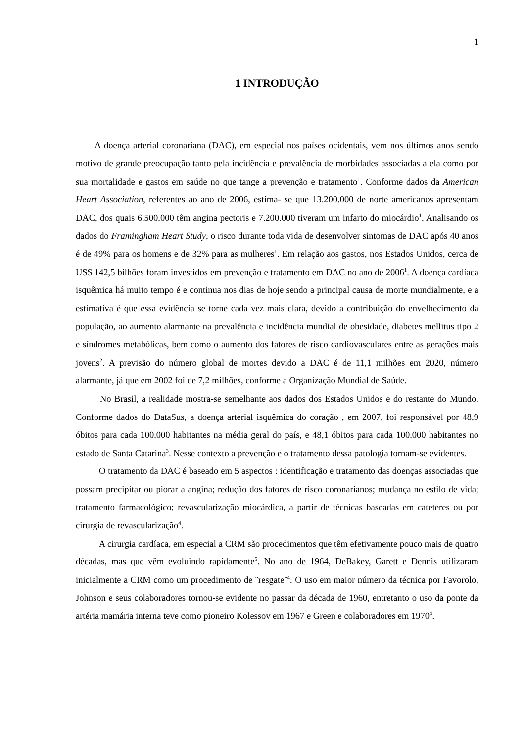1
1 INTRODUÇÃO
A doença arterial coronariana (DAC), em especial nos países ocidentais, vem nos últimos anos sendo motivo de grande preocupação tanto pela incidência e prevalência de morbidades associadas a ela como por sua mortalidade e gastos em saúde no que tange a prevenção e tratamento<sup>1</sup>. Conforme dados da American Heart Association, referentes ao ano de 2006, estima- se que 13.200.000 de norte americanos apresentam DAC, dos quais 6.500.000 têm angina pectoris e 7.200.000 tiveram um infarto do miocárdio<sup>1</sup>. Analisando os dados do Framingham Heart Study, o risco durante toda vida de desenvolver sintomas de DAC após 40 anos é de 49% para os homens e de 32% para as mulheres<sup>1</sup>. Em relação aos gastos, nos Estados Unidos, cerca de US$ 142,5 bilhões foram investidos em prevenção e tratamento em DAC no ano de 2006<sup>1</sup>. A doença cardíaca isquêmica há muito tempo é e continua nos dias de hoje sendo a principal causa de morte mundialmente, e a estimativa é que essa evidência se torne cada vez mais clara, devido a contribuição do envelhecimento da população, ao aumento alarmante na prevalência e incidência mundial de obesidade, diabetes mellitus tipo 2 e síndromes metabólicas, bem como o aumento dos fatores de risco cardiovasculares entre as gerações mais jovens<sup>2</sup>. A previsão do número global de mortes devido a DAC é de 11,1 milhões em 2020, número alarmante, já que em 2002 foi de 7,2 milhões, conforme a Organização Mundial de Saúde.
No Brasil, a realidade mostra-se semelhante aos dados dos Estados Unidos e do restante do Mundo. Conforme dados do DataSus, a doença arterial isquêmica do coração , em 2007, foi responsável por 48,9 óbitos para cada 100.000 habitantes na média geral do país, e 48,1 óbitos para cada 100.000 habitantes no estado de Santa Catarina<sup>3</sup>. Nesse contexto a prevenção e o tratamento dessa patologia tornam-se evidentes.
O tratamento da DAC é baseado em 5 aspectos : identificação e tratamento das doenças associadas que possam precipitar ou piorar a angina; redução dos fatores de risco coronarianos; mudança no estilo de vida; tratamento farmacológico; revascularização miocárdica, a partir de técnicas baseadas em cateteres ou por cirurgia de revascularização<sup>4</sup>.
A cirurgia cardíaca, em especial a CRM são procedimentos que têm efetivamente pouco mais de quatro décadas, mas que vêm evoluindo rapidamente<sup>5</sup>. No ano de 1964, DeBakey, Garett e Dennis utilizaram inicialmente a CRM como um procedimento de ¨resgate¨<sup>4</sup>. O uso em maior número da técnica por Favorolo, Johnson e seus colaboradores tornou-se evidente no passar da década de 1960, entretanto o uso da ponte da artéria mamária interna teve como pioneiro Kolessov em 1967 e Green e colaboradores em 1970<sup>4</sup>.